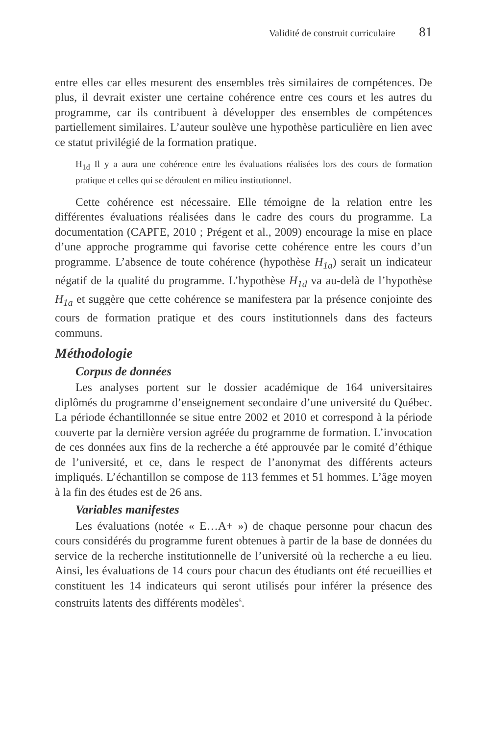Validité de construit curriculaire 81
entre elles car elles mesurent des ensembles très similaires de compétences. De plus, il devrait exister une certaine cohérence entre ces cours et les autres du programme, car ils contribuent à développer des ensembles de compétences partiellement similaires. L’auteur soulève une hypothèse particulière en lien avec ce statut privilégié de la formation pratique.
H<sub>1d</sub> Il y a aura une cohérence entre les évaluations réalisées lors des cours de formation pratique et celles qui se déroulent en milieu institutionnel.
Cette cohérence est nécessaire. Elle témoigne de la relation entre les différentes évaluations réalisées dans le cadre des cours du programme. La documentation (CAPFE, 2010 ; Prégent et al., 2009) encourage la mise en place d’une approche programme qui favorise cette cohérence entre les cours d’un programme. L’absence de toute cohérence (hypothèse H<sub>1a</sub>) serait un indicateur négatif de la qualité du programme. L’hypothèse H<sub>1d</sub> va au-delà de l’hypothèse H<sub>1a</sub> et suggère que cette cohérence se manifestera par la présence conjointe des cours de formation pratique et des cours institutionnels dans des facteurs communs.
Méthodologie
Corpus de données
Les analyses portent sur le dossier académique de 164 universitaires diplômés du programme d’enseignement secondaire d’une université du Québec. La période échantillonnée se situe entre 2002 et 2010 et correspond à la période couverte par la dernière version agréée du programme de formation. L’invocation de ces données aux fins de la recherche a été approuvée par le comité d’éthique de l’université, et ce, dans le respect de l’anonymat des différents acteurs impliqués. L’échantillon se compose de 113 femmes et 51 hommes. L’âge moyen à la fin des études est de 26 ans.
Variables manifestes
Les évaluations (notée « E…A+ ») de chaque personne pour chacun des cours considérés du programme furent obtenues à partir de la base de données du service de la recherche institutionnelle de l’université où la recherche a eu lieu. Ainsi, les évaluations de 14 cours pour chacun des étudiants ont été recueillies et constituent les 14 indicateurs qui seront utilisés pour inférer la présence des construits latents des différents modèles<sup>5</sup>.